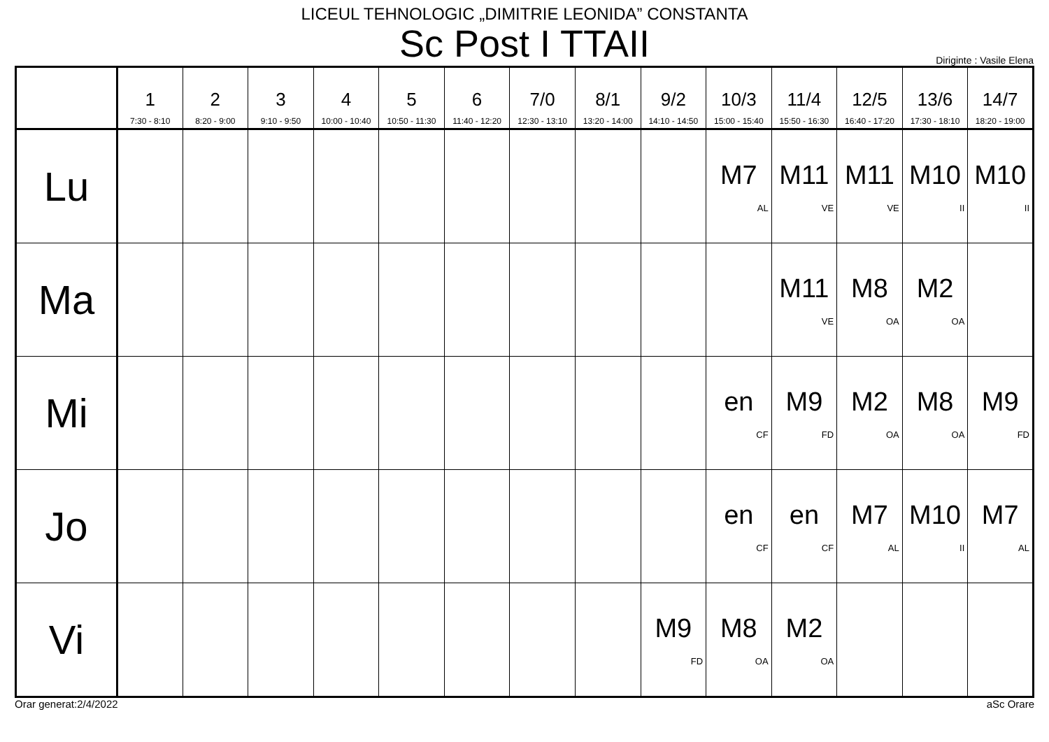LICEUL TEHNOLOGIC „DIMITRIE LEONIDA” CONSTANTA
Sc Post I TTAII
Diriginte : Vasile Elena
| | 1 7:30 - 8:10 | 2 8:20 - 9:00 | 3 9:10 - 9:50 | 4 10:00 - 10:40 | 5 10:50 - 11:30 | 6 11:40 - 12:20 | 7/0 12:30 - 13:10 | 8/1 13:20 - 14:00 | 9/2 14:10 - 14:50 | 10/3 15:00 - 15:40 | 11/4 15:50 - 16:30 | 12/5 16:40 - 17:20 | 13/6 17:30 - 18:10 | 14/7 18:20 - 19:00 |
| --- | --- | --- | --- | --- | --- | --- | --- | --- | --- | --- | --- | --- | --- | --- |
| Lu | | | | | | | | | | M7 AL | M11 VE | M11 VE | M10 II | M10 II |
| Ma | | | | | | | | | | | M11 VE | M8 OA | M2 OA | |
| Mi | | | | | | | | | | en CF | M9 FD | M2 OA | M8 OA | M9 FD |
| Jo | | | | | | | | | | en CF | en CF | M7 AL | M10 II | M7 AL |
| Vi | | | | | | | | | M9 FD | M8 OA | M2 OA | | | |
Orar generat:2/4/2022 aSc Orare